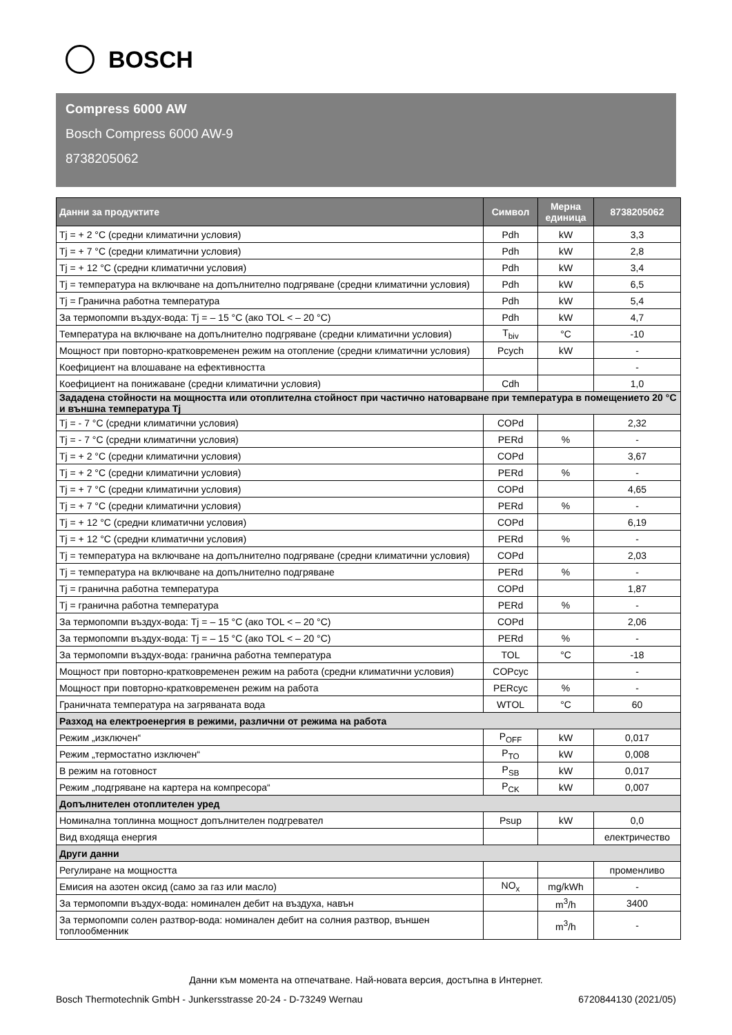BOSCH
Compress 6000 AW
Bosch Compress 6000 AW-9
8738205062
| Данни за продуктите | Символ | Мерна единица | 8738205062 |
| --- | --- | --- | --- |
| Tj = + 2 °C (средни климатични условия) | Pdh | kW | 3,3 |
| Tj = + 7 °C (средни климатични условия) | Pdh | kW | 2,8 |
| Tj = + 12 °C (средни климатични условия) | Pdh | kW | 3,4 |
| Tj = температура на включване на допълнително подгряване (средни климатични условия) | Pdh | kW | 6,5 |
| Tj = Гранична работна температура | Pdh | kW | 5,4 |
| За термопомпи въздух-вода: Tj = – 15 °C (ако TOL < – 20 °C) | Pdh | kW | 4,7 |
| Температура на включване на допълнително подгряване (средни климатични условия) | T<sub>biv</sub> | °C | -10 |
| Мощност при повторно-кратковременен режим на отопление (средни климатични условия) | Pcych | kW | - |
| Коефициент на влошаване на ефективността | | | - |
| Коефициент на понижаване (средни климатични условия) | Cdh | | 1,0 |
| Зададена стойности на мощността или отоплителна стойност при частично натоварване при температура в помещението 20 °C и външна температура Tj | | | |
| Tj = - 7 °C (средни климатични условия) | COPd | | 2,32 |
| Tj = - 7 °C (средни климатични условия) | PERd | % | - |
| Tj = + 2 °C (средни климатични условия) | COPd | | 3,67 |
| Tj = + 2 °C (средни климатични условия) | PERd | % | - |
| Tj = + 7 °C (средни климатични условия) | COPd | | 4,65 |
| Tj = + 7 °C (средни климатични условия) | PERd | % | - |
| Tj = + 12 °C (средни климатични условия) | COPd | | 6,19 |
| Tj = + 12 °C (средни климатични условия) | PERd | % | - |
| Tj = температура на включване на допълнително подгряване (средни климатични условия) | COPd | | 2,03 |
| Tj = температура на включване на допълнително подгряване | PERd | % | - |
| Tj = гранична работна температура | COPd | | 1,87 |
| Tj = гранична работна температура | PERd | % | - |
| За термопомпи въздух-вода: Tj = – 15 °C (ако TOL < – 20 °C) | COPd | | 2,06 |
| За термопомпи въздух-вода: Tj = – 15 °C (ако TOL < – 20 °C) | PERd | % | - |
| За термопомпи въздух-вода: гранична работна температура | TOL | °C | -18 |
| Мощност при повторно-кратковременен режим на работа (средни климатични условия) | COPcyc | | - |
| Мощност при повторно-кратковременен режим на работа | PERcyc | % | - |
| Граничната температура на загряваната вода | WTOL | °C | 60 |
| Разход на електроенергия в режими, различни от режима на работа | | | |
| Режим „изключен“ | P<sub>OFF</sub> | kW | 0,017 |
| Режим „термостатно изключен“ | P<sub>TO</sub> | kW | 0,008 |
| В режим на готовност | P<sub>SB</sub> | kW | 0,017 |
| Режим „подгряване на картера на компресора“ | P<sub>CK</sub> | kW | 0,007 |
| Допълнителен отоплителен уред | | | |
| Номинална топлинна мощност допълнителен подгревател | Psup | kW | 0,0 |
| Вид входяща енергия | | | електричество |
| Други данни | | | |
| Регулиране на мощността | | | променливо |
| Емисия на азотен оксид (само за газ или масло) | NO<sub>x</sub> | mg/kWh | - |
| За термопомпи въздух-вода: номинален дебит на въздуха, навън | | m<sup>3</sup>/h | 3400 |
| За термопомпи солен разтвор-вода: номинален дебит на солния разтвор, външен топлообменник | | m<sup>3</sup>/h | - |
Данни към момента на отпечатване. Най-новата версия, достъпна в Интернет.
Bosch Thermotechnik GmbH - Junkersstrasse 20-24 - D-73249 Wernau 6720844130 (2021/05)